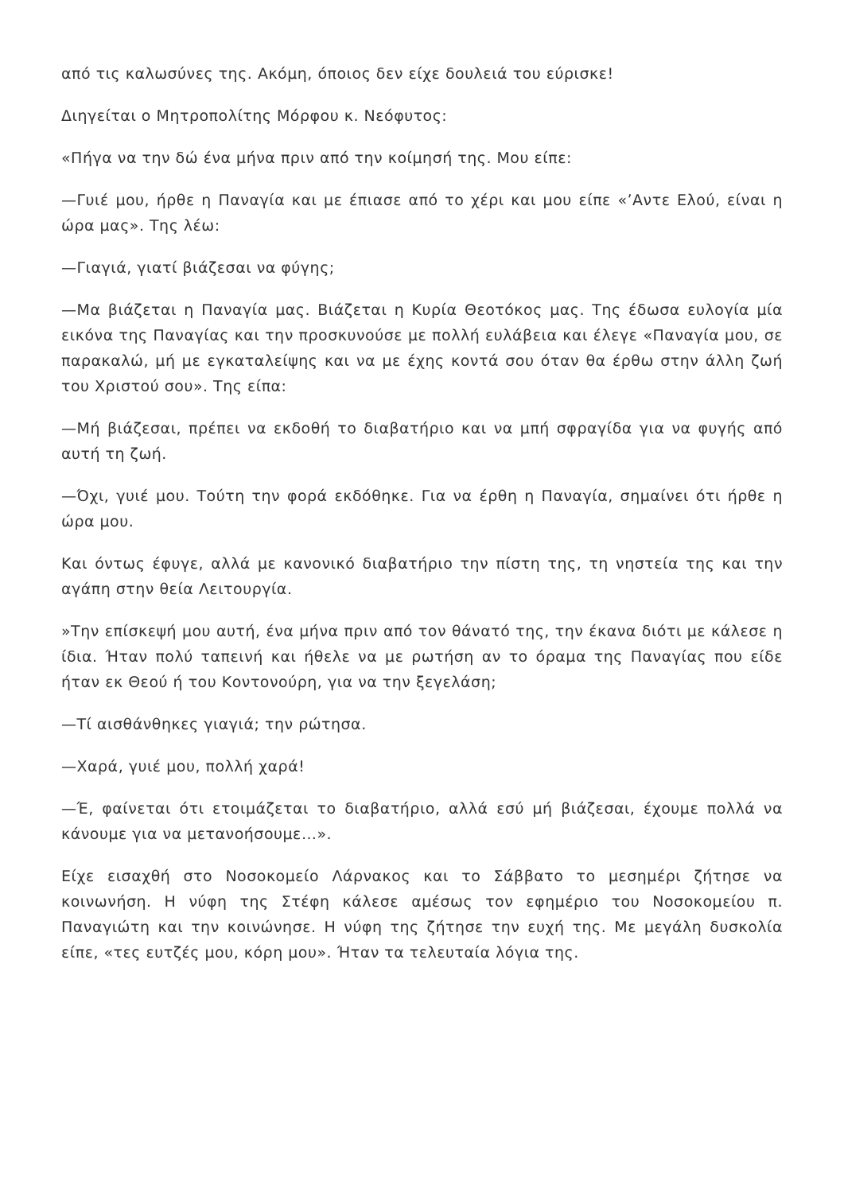από τις καλωσύνες της. Ακόμη, όποιος δεν είχε δουλειά του εύρισκε!
Διηγείται ο Μητροπολίτης Μόρφου κ. Νεόφυτος:
«Πήγα να την δώ ένα μήνα πριν από την κοίμησή της. Μου είπε:
—Γυιέ μου, ήρθε η Παναγία και με έπιασε από το χέρι και μου είπε «’Αντε Ελού, είναι η ώρα μας». Της λέω:
—Γιαγιά, γιατί βιάζεσαι να φύγης;
—Μα βιάζεται η Παναγία μας. Βιάζεται η Κυρία Θεοτόκος μας. Της έδωσα ευλογία μία εικόνα της Παναγίας και την προσκυνούσε με πολλή ευλάβεια και έλεγε «Παναγία μου, σε παρακαλώ, μή με εγκαταλείψης και να με έχης κοντά σου όταν θα έρθω στην άλλη ζωή του Χριστού σου». Της είπα:
—Μή βιάζεσαι, πρέπει να εκδοθή το διαβατήριο και να μπή σφραγίδα για να φυγής από αυτή τη ζωή.
—Όχι, γυιέ μου. Τούτη την φορά εκδόθηκε. Για να έρθη η Παναγία, σημαίνει ότι ήρθε η ώρα μου.
Και όντως έφυγε, αλλά με κανονικό διαβατήριο την πίστη της, τη νηστεία της και την αγάπη στην θεία Λειτουργία.
»Την επίσκεψή μου αυτή, ένα μήνα πριν από τον θάνατό της, την έκανα διότι με κάλεσε η ίδια. Ήταν πολύ ταπεινή και ήθελε να με ρωτήση αν το όραμα της Παναγίας που είδε ήταν εκ Θεού ή του Κοντονούρη, για να την ξεγελάση;
—Τί αισθάνθηκες γιαγιά; την ρώτησα.
—Χαρά, γυιέ μου, πολλή χαρά!
—Έ, φαίνεται ότι ετοιμάζεται το διαβατήριο, αλλά εσύ μή βιάζεσαι, έχουμε πολλά να κάνουμε για να μετανοήσουμε…».
Είχε εισαχθή στο Νοσοκομείο Λάρνακος και το Σάββατο το μεσημέρι ζήτησε να κοινωνήση. Η νύφη της Στέφη κάλεσε αμέσως τον εφημέριο του Νοσοκομείου π. Παναγιώτη και την κοινώνησε. Η νύφη της ζήτησε την ευχή της. Με μεγάλη δυσκολία είπε, «τες ευτζές μου, κόρη μου». Ήταν τα τελευταία λόγια της.